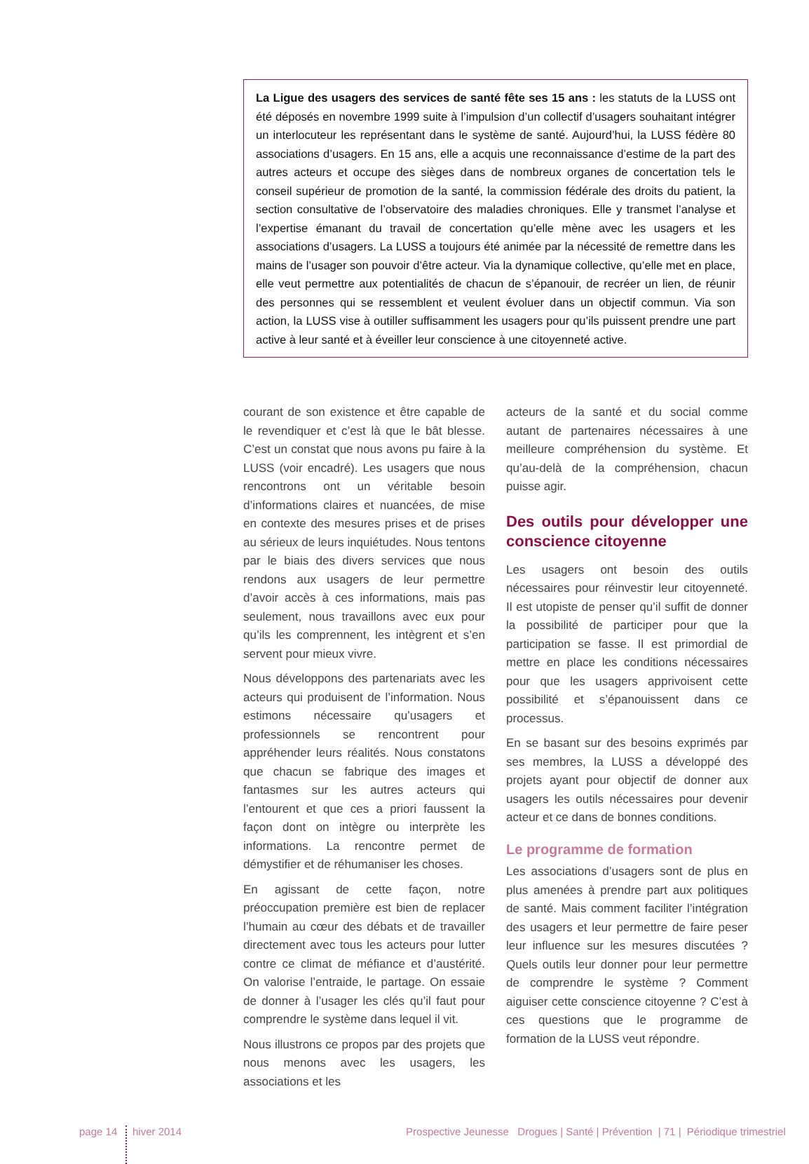La Ligue des usagers des services de santé fête ses 15 ans : les statuts de la LUSS ont été déposés en novembre 1999 suite à l’impulsion d’un collectif d’usagers souhaitant intégrer un interlocuteur les représentant dans le système de santé. Aujourd’hui, la LUSS fédère 80 associations d’usagers. En 15 ans, elle a acquis une reconnaissance d’estime de la part des autres acteurs et occupe des sièges dans de nombreux organes de concertation tels le conseil supérieur de promotion de la santé, la commission fédérale des droits du patient, la section consultative de l’observatoire des maladies chroniques. Elle y transmet l’analyse et l’expertise émanant du travail de concertation qu’elle mène avec les usagers et les associations d’usagers. La LUSS a toujours été animée par la nécessité de remettre dans les mains de l’usager son pouvoir d’être acteur. Via la dynamique collective, qu’elle met en place, elle veut permettre aux potentialités de chacun de s’épanouir, de recréer un lien, de réunir des personnes qui se ressemblent et veulent évoluer dans un objectif commun. Via son action, la LUSS vise à outiller suffisamment les usagers pour qu’ils puissent prendre une part active à leur santé et à éveiller leur conscience à une citoyenneté active.
courant de son existence et être capable de le revendiquer et c’est là que le bât blesse. C’est un constat que nous avons pu faire à la LUSS (voir encadré). Les usagers que nous rencontrons ont un véritable besoin d’informations claires et nuancées, de mise en contexte des mesures prises et de prises au sérieux de leurs inquiétudes. Nous tentons par le biais des divers services que nous rendons aux usagers de leur permettre d’avoir accès à ces informations, mais pas seulement, nous travaillons avec eux pour qu’ils les comprennent, les intègrent et s’en servent pour mieux vivre.
Nous développons des partenariats avec les acteurs qui produisent de l’information. Nous estimons nécessaire qu’usagers et professionnels se rencontrent pour appréhender leurs réalités. Nous constatons que chacun se fabrique des images et fantasmes sur les autres acteurs qui l’entourent et que ces a priori faussent la façon dont on intègre ou interprète les informations. La rencontre permet de démystifier et de réhumaniser les choses.
En agissant de cette façon, notre préoccupation première est bien de replacer l’humain au cœur des débats et de travailler directement avec tous les acteurs pour lutter contre ce climat de méfiance et d’austérité. On valorise l’entraide, le partage. On essaie de donner à l’usager les clés qu’il faut pour comprendre le système dans lequel il vit.
Nous illustrons ce propos par des projets que nous menons avec les usagers, les associations et les
acteurs de la santé et du social comme autant de partenaires nécessaires à une meilleure compréhension du système. Et qu’au-delà de la compréhension, chacun puisse agir.
Des outils pour développer une conscience citoyenne
Les usagers ont besoin des outils nécessaires pour réinvestir leur citoyenneté. Il est utopiste de penser qu’il suffit de donner la possibilité de participer pour que la participation se fasse. Il est primordial de mettre en place les conditions nécessaires pour que les usagers apprivoisent cette possibilité et s’épanouissent dans ce processus.
En se basant sur des besoins exprimés par ses membres, la LUSS a développé des projets ayant pour objectif de donner aux usagers les outils nécessaires pour devenir acteur et ce dans de bonnes conditions.
Le programme de formation
Les associations d’usagers sont de plus en plus amenées à prendre part aux politiques de santé. Mais comment faciliter l’intégration des usagers et leur permettre de faire peser leur influence sur les mesures discutées ? Quels outils leur donner pour leur permettre de comprendre le système ? Comment aiguiser cette conscience citoyenne ? C’est à ces questions que le programme de formation de la LUSS veut répondre.
page 14
hiver 2014 Prospective Jeunesse Drogues | Santé | Prévention | 71 | Périodique trimestriel